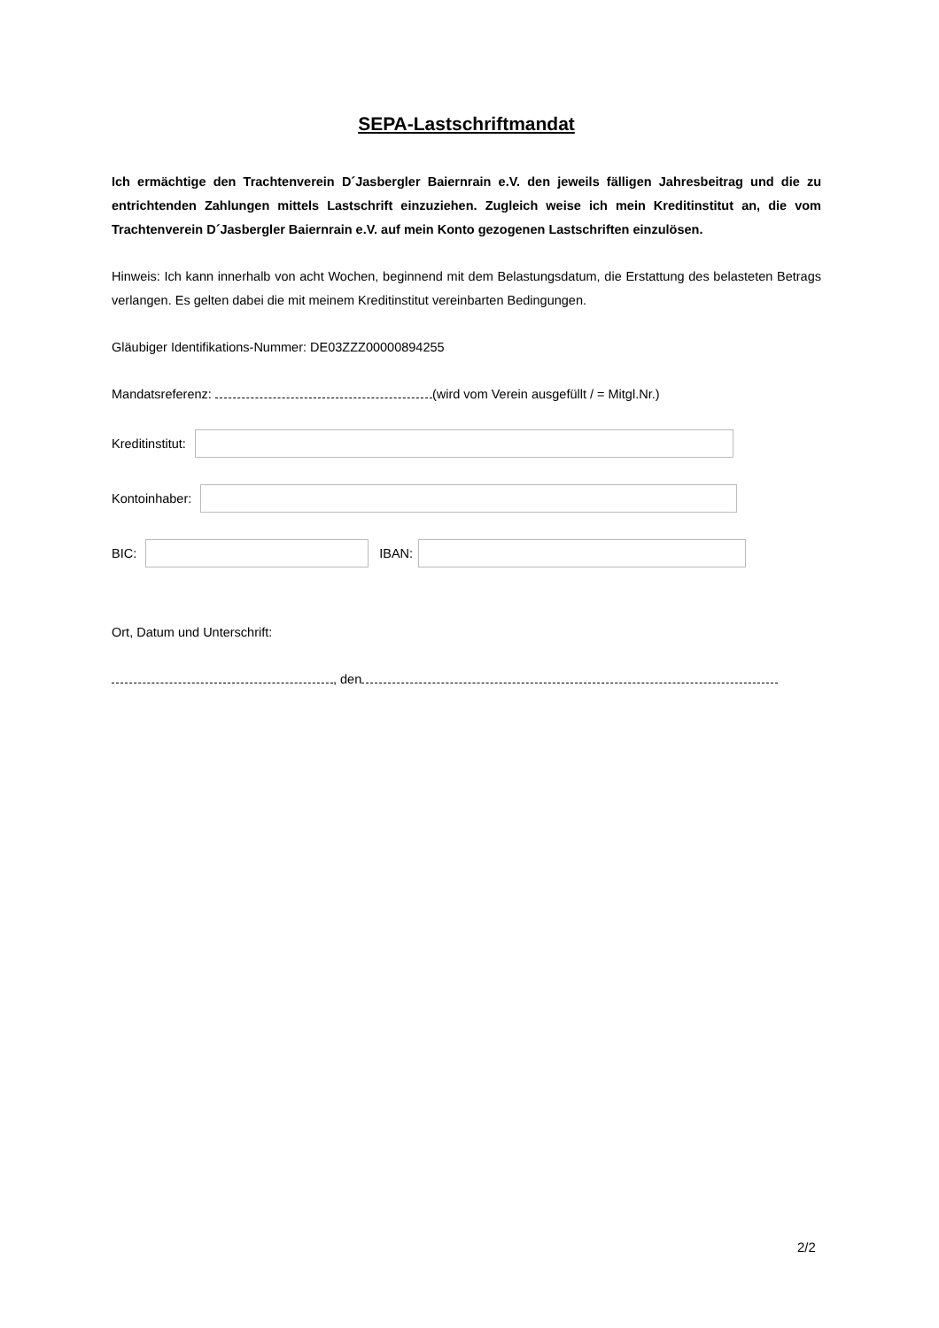SEPA-Lastschriftmandat
Ich ermächtige den Trachtenverein D´Jasbergler Baiernrain e.V. den jeweils fälligen Jahresbeitrag und die zu entrichtenden Zahlungen mittels Lastschrift einzuziehen. Zugleich weise ich mein Kreditinstitut an, die vom Trachtenverein D´Jasbergler Baiernrain e.V. auf mein Konto gezogenen Lastschriften einzulösen.
Hinweis: Ich kann innerhalb von acht Wochen, beginnend mit dem Belastungsdatum, die Erstattung des belasteten Betrags verlangen. Es gelten dabei die mit meinem Kreditinstitut vereinbarten Bedingungen.
Gläubiger Identifikations-Nummer: DE03ZZZ00000894255
Mandatsreferenz: (wird vom Verein ausgefüllt / = Mitgl.Nr.)
Kreditinstitut:
Kontoinhaber:
BIC:
IBAN:
Ort, Datum und Unterschrift:
, den
2/2